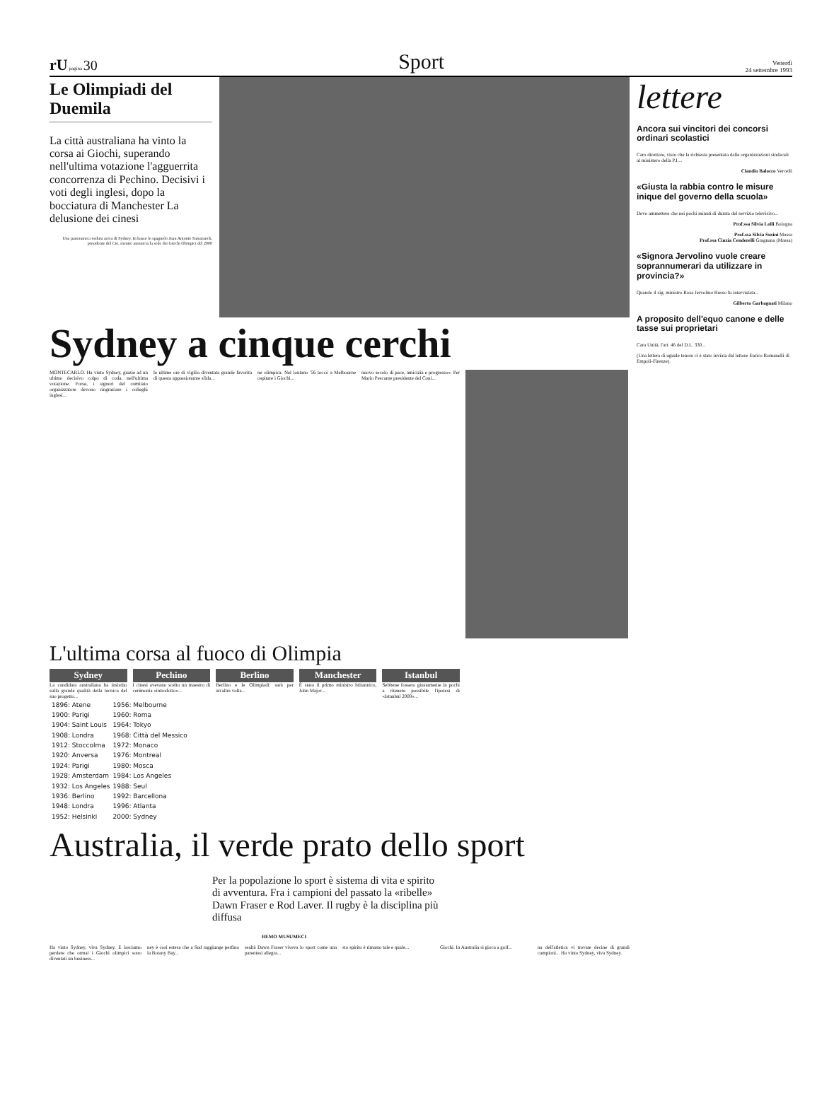rU pagina 30
Sport
Venerdì
24 settembre 1993
Le Olimpiadi del Duemila
La città australiana ha vinto la corsa ai Giochi, superando nell'ultima votazione l'agguerrita concorrenza di Pechino. Decisivi i voti degli inglesi, dopo la bocciatura di Manchester La delusione dei cinesi
Una panoramica veduta aerea di Sydney. In basso lo spagnolo Juan Antonio Samaranch, presidente del Cio, mentre annuncia la sede dei Giochi Olimpici del 2000
Sydney a cinque cerchi
MONTECARLO. Ha vinto Sydney, grazie ad un ultimo decisivo colpo di coda, nell'ultima votazione. Forse, i signori del comitato organizzatore devono ringraziare i colleghi inglesi...
le ultime ore di vigilia diventata grande favorita di questa appassionante sfida...
ne olimpica. Nel lontano '56 toccò a Melbourne ospitare i Giochi...
nuovo secolo di pace, amicizia e progresso». Per Mario Pescante presidente del Coni...
L'ultima corsa al fuoco di Olimpia
Sydney
La candidata australiana ha insistito sulla grande qualità della tecnica del suo progetto...
Pechino
I cinesi avevano scelto un maestro di cerimonia «introdotto»...
Berlino
Berlino e le Olimpiadi: sarà per un'altra volta...
Manchester
È stato il primo ministro britannico, John Major...
Istanbul
Sebbene fossero giustamente in pochi a ritenere possibile l'ipotesi di «Istanbul 2000»...
| 1896: Atene | 1956: Melbourne |
| 1900: Parigi | 1960: Roma |
| 1904: Saint Louis | 1964: Tokyo |
| 1908: Londra | 1968: Città del Messico |
| 1912: Stoccolma | 1972: Monaco |
| 1920: Anversa | 1976: Montreal |
| 1924: Parigi | 1980: Mosca |
| 1928: Amsterdam | 1984: Los Angeles |
| 1932: Los Angeles | 1988: Seul |
| 1936: Berlino | 1992: Barcellona |
| 1948: Londra | 1996: Atlanta |
| 1952: Helsinki | 2000: Sydney |
Australia, il verde prato dello sport
Per la popolazione lo sport è sistema di vita e spirito di avventura. Fra i campioni del passato la «ribelle» Dawn Fraser e Rod Laver. Il rugby è la disciplina più diffusa
REMO MUSUMECI
Ha vinto Sydney, viva Sydney. E lasciamo perdere che ormai i Giochi olimpici sono diventati un business...
ney è così estesa che a Sud raggiunge perfino la Botany Bay...
realtà Dawn Fraser viveva lo sport come una parentesi allegra...
sto spirito è rimasto tale e quale...
Giochi. In Australia si gioca a golf...
na dell'atletica vi trovate decine di grandi campioni... Ha vinto Sydney, viva Sydney.
lettere
Ancora sui vincitori dei concorsi ordinari scolastici
Caro direttore, visto che la richiesta presentata dalle organizzazioni sindacali al ministero della P.I....
Claudio Balocco Vercelli
«Giusta la rabbia contro le misure inique del governo della scuola»
Devo ammettere che nei pochi minuti di durata del servizio televisivo...
Prof.ssa Silvia Lolli Bologna
Prof.ssa Silvia Susini Massa
Prof.ssa Cinzia Cenderelli Gragnana (Massa)
«Signora Jervolino vuole creare soprannumerari da utilizzare in provincia?»
Quando il sig. ministro Rosa Jervolino Russo fu intervistata...
Gilberto Garbagnati Milano
A proposito dell'equo canone e delle tasse sui proprietari
Cara Unità, l'art. 46 del D.L. 330...
(Una lettera di uguale tenore ci è stato inviata dal lettore Enrico Romanelli di Empoli-Firenze).